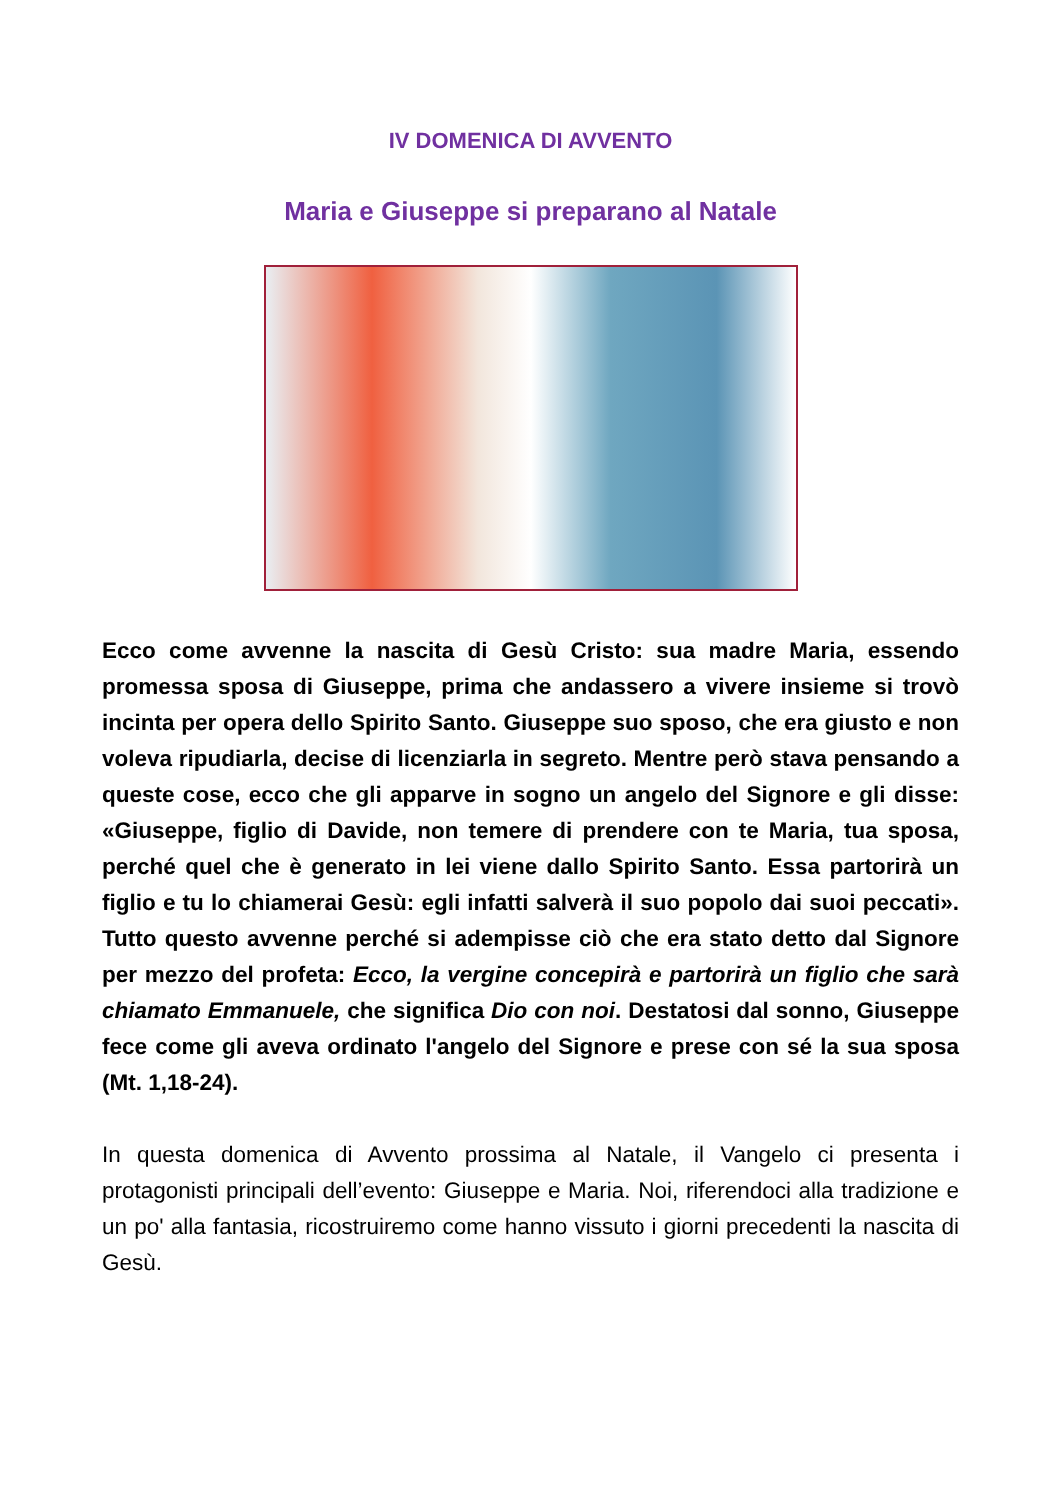IV DOMENICA DI AVVENTO
Maria e Giuseppe si preparano al Natale
Ecco come avvenne la nascita di Gesù Cristo: sua madre Maria, essendo promessa sposa di Giuseppe, prima che andassero a vivere insieme si trovò incinta per opera dello Spirito Santo. Giuseppe suo sposo, che era giusto e non voleva ripudiarla, decise di licenziarla in segreto. Mentre però stava pensando a queste cose, ecco che gli apparve in sogno un angelo del Signore e gli disse: «Giuseppe, figlio di Davide, non temere di prendere con te Maria, tua sposa, perché quel che è generato in lei viene dallo Spirito Santo. Essa partorirà un figlio e tu lo chiamerai Gesù: egli infatti salverà il suo popolo dai suoi peccati». Tutto questo avvenne perché si adempisse ciò che era stato detto dal Signore per mezzo del profeta: Ecco, la vergine concepirà e partorirà un figlio che sarà chiamato Emmanuele, che significa Dio con noi. Destatosi dal sonno, Giuseppe fece come gli aveva ordinato l'angelo del Signore e prese con sé la sua sposa (Mt. 1,18-24).
In questa domenica di Avvento prossima al Natale, il Vangelo ci presenta i protagonisti principali dell’evento: Giuseppe e Maria. Noi, riferendoci alla tradizione e un po' alla fantasia, ricostruiremo come hanno vissuto i giorni precedenti la nascita di Gesù.